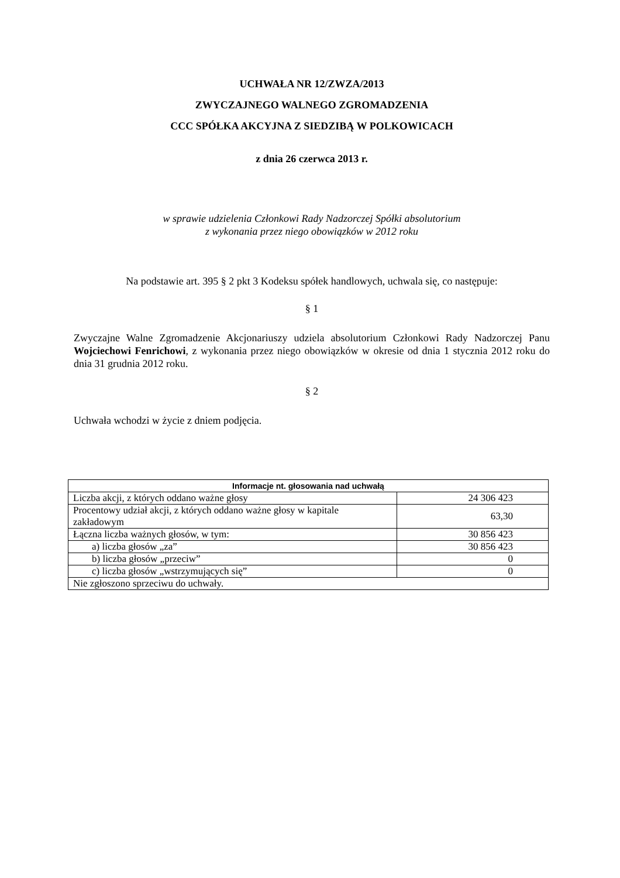UCHWAŁA NR 12/ZWZA/2013
ZWYCZAJNEGO WALNEGO ZGROMADZENIA
CCC SPÓŁKA AKCYJNA Z SIEDZIBĄ W POLKOWICACH
z dnia 26 czerwca 2013 r.
w sprawie udzielenia Członkowi Rady Nadzorczej Spółki absolutorium
z wykonania przez niego obowiązków w 2012 roku
Na podstawie art. 395 § 2 pkt 3 Kodeksu spółek handlowych, uchwala się, co następuje:
§ 1
Zwyczajne Walne Zgromadzenie Akcjonariuszy udziela absolutorium Członkowi Rady Nadzorczej Panu Wojciechowi Fenrichowi, z wykonania przez niego obowiązków w okresie od dnia 1 stycznia 2012 roku do dnia 31 grudnia 2012 roku.
§ 2
Uchwała wchodzi w życie z dniem podjęcia.
| Informacje nt. głosowania nad uchwałą | |
| --- | --- |
| Liczba akcji, z których oddano ważne głosy | 24 306 423 |
| Procentowy udział akcji, z których oddano ważne głosy w kapitale zakładowym | 63,30 |
| Łączna liczba ważnych głosów, w tym: | 30 856 423 |
| a) liczba głosów „za” | 30 856 423 |
| b) liczba głosów „przeciw” | 0 |
| c) liczba głosów „wstrzymujących się” | 0 |
| Nie zgłoszono sprzeciwu do uchwały. | |